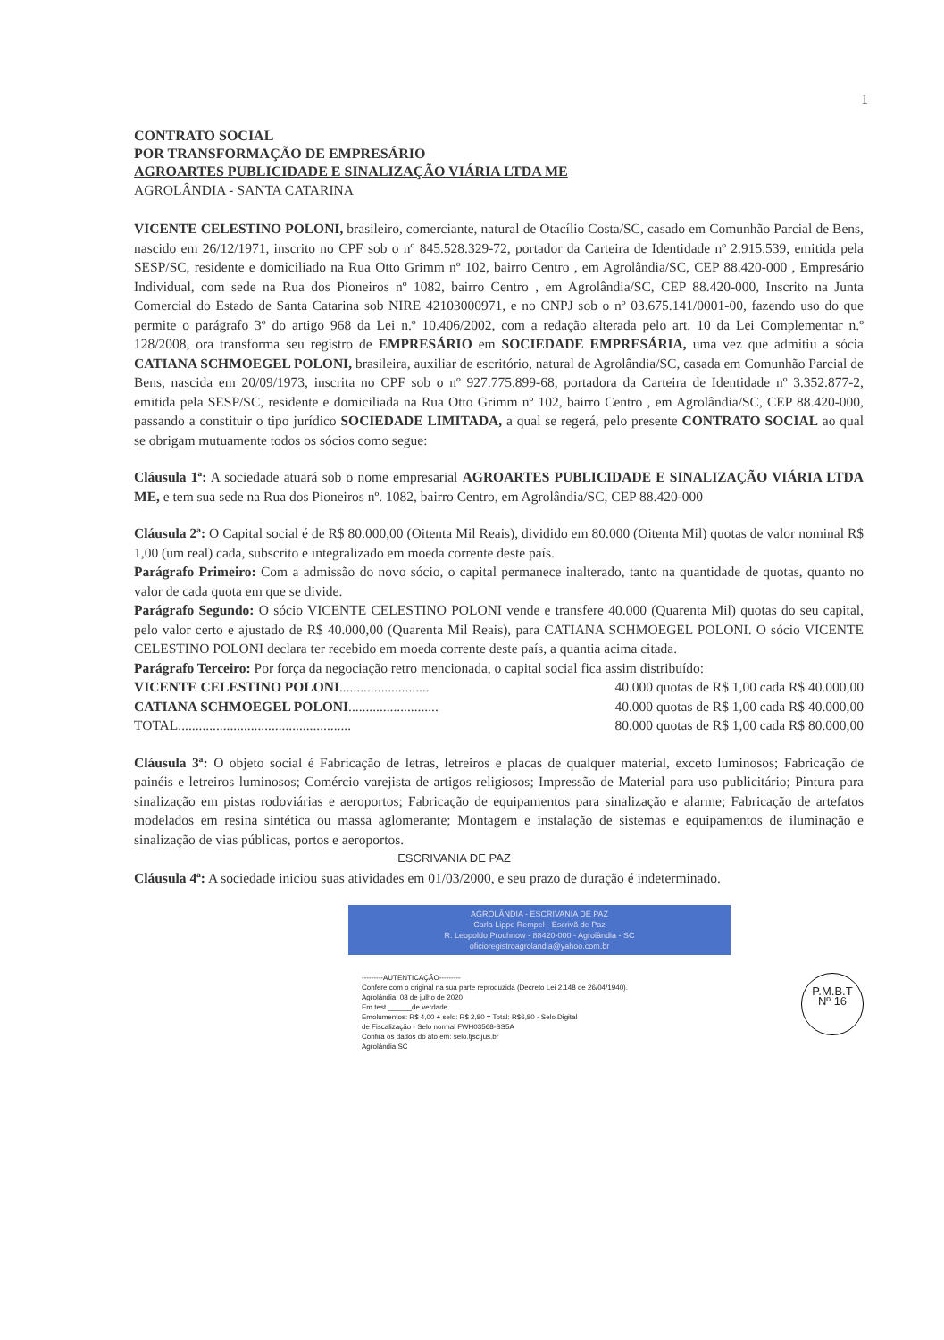1
CONTRATO SOCIAL
POR TRANSFORMAÇÃO DE EMPRESÁRIO
AGROARTES PUBLICIDADE E SINALIZAÇÃO VIÁRIA LTDA ME
AGROLÂNDIA - SANTA CATARINA
VICENTE CELESTINO POLONI, brasileiro, comerciante, natural de Otacílio Costa/SC, casado em Comunhão Parcial de Bens, nascido em 26/12/1971, inscrito no CPF sob o nº 845.528.329-72, portador da Carteira de Identidade nº 2.915.539, emitida pela SESP/SC, residente e domiciliado na Rua Otto Grimm nº 102, bairro Centro , em Agrolândia/SC, CEP 88.420-000 , Empresário Individual, com sede na Rua dos Pioneiros nº 1082, bairro Centro , em Agrolândia/SC, CEP 88.420-000, Inscrito na Junta Comercial do Estado de Santa Catarina sob NIRE 42103000971, e no CNPJ sob o nº 03.675.141/0001-00, fazendo uso do que permite o parágrafo 3º do artigo 968 da Lei n.º 10.406/2002, com a redação alterada pelo art. 10 da Lei Complementar n.º 128/2008, ora transforma seu registro de EMPRESÁRIO em SOCIEDADE EMPRESÁRIA, uma vez que admitiu a sócia CATIANA SCHMOEGEL POLONI, brasileira, auxiliar de escritório, natural de Agrolândia/SC, casada em Comunhão Parcial de Bens, nascida em 20/09/1973, inscrita no CPF sob o nº 927.775.899-68, portadora da Carteira de Identidade nº 3.352.877-2, emitida pela SESP/SC, residente e domiciliada na Rua Otto Grimm nº 102, bairro Centro , em Agrolândia/SC, CEP 88.420-000, passando a constituir o tipo jurídico SOCIEDADE LIMITADA, a qual se regerá, pelo presente CONTRATO SOCIAL ao qual se obrigam mutuamente todos os sócios como segue:
Cláusula 1ª: A sociedade atuará sob o nome empresarial AGROARTES PUBLICIDADE E SINALIZAÇÃO VIÁRIA LTDA ME, e tem sua sede na Rua dos Pioneiros nº. 1082, bairro Centro, em Agrolândia/SC, CEP 88.420-000
Cláusula 2ª: O Capital social é de R$ 80.000,00 (Oitenta Mil Reais), dividido em 80.000 (Oitenta Mil) quotas de valor nominal R$ 1,00 (um real) cada, subscrito e integralizado em moeda corrente deste país.
Parágrafo Primeiro: Com a admissão do novo sócio, o capital permanece inalterado, tanto na quantidade de quotas, quanto no valor de cada quota em que se divide.
Parágrafo Segundo: O sócio VICENTE CELESTINO POLONI vende e transfere 40.000 (Quarenta Mil) quotas do seu capital, pelo valor certo e ajustado de R$ 40.000,00 (Quarenta Mil Reais), para CATIANA SCHMOEGEL POLONI. O sócio VICENTE CELESTINO POLONI declara ter recebido em moeda corrente deste país, a quantia acima citada.
Parágrafo Terceiro: Por força da negociação retro mencionada, o capital social fica assim distribuído:
VICENTE CELESTINO POLONI.......................... 40.000 quotas de R$ 1,00 cada R$ 40.000,00
CATIANA SCHMOEGEL POLONI.......................... 40.000 quotas de R$ 1,00 cada R$ 40.000,00
TOTAL.................................................. 80.000 quotas de R$ 1,00 cada R$ 80.000,00
Cláusula 3ª: O objeto social é Fabricação de letras, letreiros e placas de qualquer material, exceto luminosos; Fabricação de painéis e letreiros luminosos; Comércio varejista de artigos religiosos; Impressão de Material para uso publicitário; Pintura para sinalização em pistas rodoviárias e aeroportos; Fabricação de equipamentos para sinalização e alarme; Fabricação de artefatos modelados em resina sintética ou massa aglomerante; Montagem e instalação de sistemas e equipamentos de iluminação e sinalização de vias públicas, portos e aeroportos.
ESCRIVANIA DE PAZ
Cláusula 4ª: A sociedade iniciou suas atividades em 01/03/2000, e seu prazo de duração é indeterminado.
AGROLÂNDIA - ESCRIVANIA DE PAZ
Carla Lippe Rempel - Escrivã de Paz
R. Leopoldo Prochnow - 88420-000 - Agrolândia - SC
oficioregistroagrolandia@yahoo.com.br
---------AUTENTICAÇÃO---------
Confere com o original na sua parte reproduzida (Decreto Lei 2.148 de 26/04/1940).
Agrolândia, 08 de julho de 2020
Em test.______de verdade.
Emolumentos: R$ 4,00 + selo: R$ 2,80 = Total: R$6,80 - Selo Digital
de Fiscalização - Selo normal FWH03568-SS5A
Confira os dados do ato em: selo.tjsc.jus.br
Agrolândia SC
P.M.B.T
Nº 16